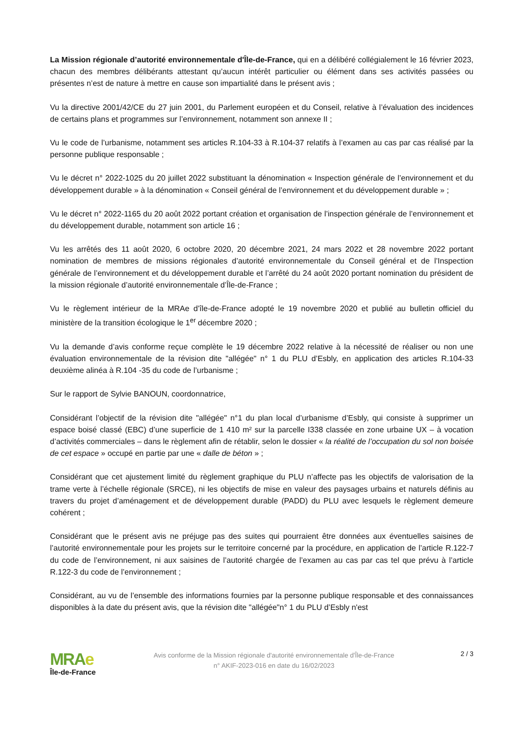La Mission régionale d’autorité environnementale d'Île-de-France, qui en a délibéré collégialement le 16 février 2023, chacun des membres délibérants attestant qu’aucun intérêt particulier ou élément dans ses activités passées ou présentes n’est de nature à mettre en cause son impartialité dans le présent avis ;
Vu la directive 2001/42/CE du 27 juin 2001, du Parlement européen et du Conseil, relative à l’évaluation des incidences de certains plans et programmes sur l’environnement, notamment son annexe II ;
Vu le code de l’urbanisme, notamment ses articles R.104-33 à R.104-37 relatifs à l’examen au cas par cas réalisé par la personne publique responsable ;
Vu le décret n° 2022-1025 du 20 juillet 2022 substituant la dénomination « Inspection générale de l’environnement et du développement durable » à la dénomination « Conseil général de l’environnement et du développement durable » ;
Vu le décret n° 2022-1165 du 20 août 2022 portant création et organisation de l’inspection générale de l’environnement et du développement durable, notamment son article 16 ;
Vu les arrêtés des 11 août 2020, 6 octobre 2020, 20 décembre 2021, 24 mars 2022 et 28 novembre 2022 portant nomination de membres de missions régionales d’autorité environnementale du Conseil général et de l’Inspection générale de l’environnement et du développement durable et l’arrêté du 24 août 2020 portant nomination du président de la mission régionale d’autorité environnementale d’Île-de-France ;
Vu le règlement intérieur de la MRAe d’île-de-France adopté le 19 novembre 2020 et publié au bulletin officiel du ministère de la transition écologique le 1<sup>er</sup> décembre 2020 ;
Vu la demande d’avis conforme reçue complète le 19 décembre 2022 relative à la nécessité de réaliser ou non une évaluation environnementale de la révision dite "allégée" n° 1 du PLU d’Esbly, en application des articles R.104-33 deuxième alinéa à R.104 -35 du code de l’urbanisme ;
Sur le rapport de Sylvie BANOUN, coordonnatrice,
Considérant l’objectif de la révision dite "allégée" n°1 du plan local d’urbanisme d’Esbly, qui consiste à supprimer un espace boisé classé (EBC) d’une superficie de 1 410 m² sur la parcelle I338 classée en zone urbaine UX – à vocation d’activités commerciales – dans le règlement afin de rétablir, selon le dossier « la réalité de l’occupation du sol non boisée de cet espace » occupé en partie par une « dalle de béton » ;
Considérant que cet ajustement limité du règlement graphique du PLU n’affecte pas les objectifs de valorisation de la trame verte à l’échelle régionale (SRCE), ni les objectifs de mise en valeur des paysages urbains et naturels définis au travers du projet d’aménagement et de développement durable (PADD) du PLU avec lesquels le règlement demeure cohérent ;
Considérant que le présent avis ne préjuge pas des suites qui pourraient être données aux éventuelles saisines de l’autorité environnementale pour les projets sur le territoire concerné par la procédure, en application de l’article R.122-7 du code de l’environnement, ni aux saisines de l’autorité chargée de l’examen au cas par cas tel que prévu à l’article R.122-3 du code de l’environnement ;
Considérant, au vu de l’ensemble des informations fournies par la personne publique responsable et des connaissances disponibles à la date du présent avis, que la révision dite "allégée"n° 1 du PLU d’Esbly n'est
MRAe
Île-de-France
Avis conforme de la Mission régionale d'autorité environnementale d'Île-de-France
n° AKIF-2023-016 en date du 16/02/2023
2 / 3